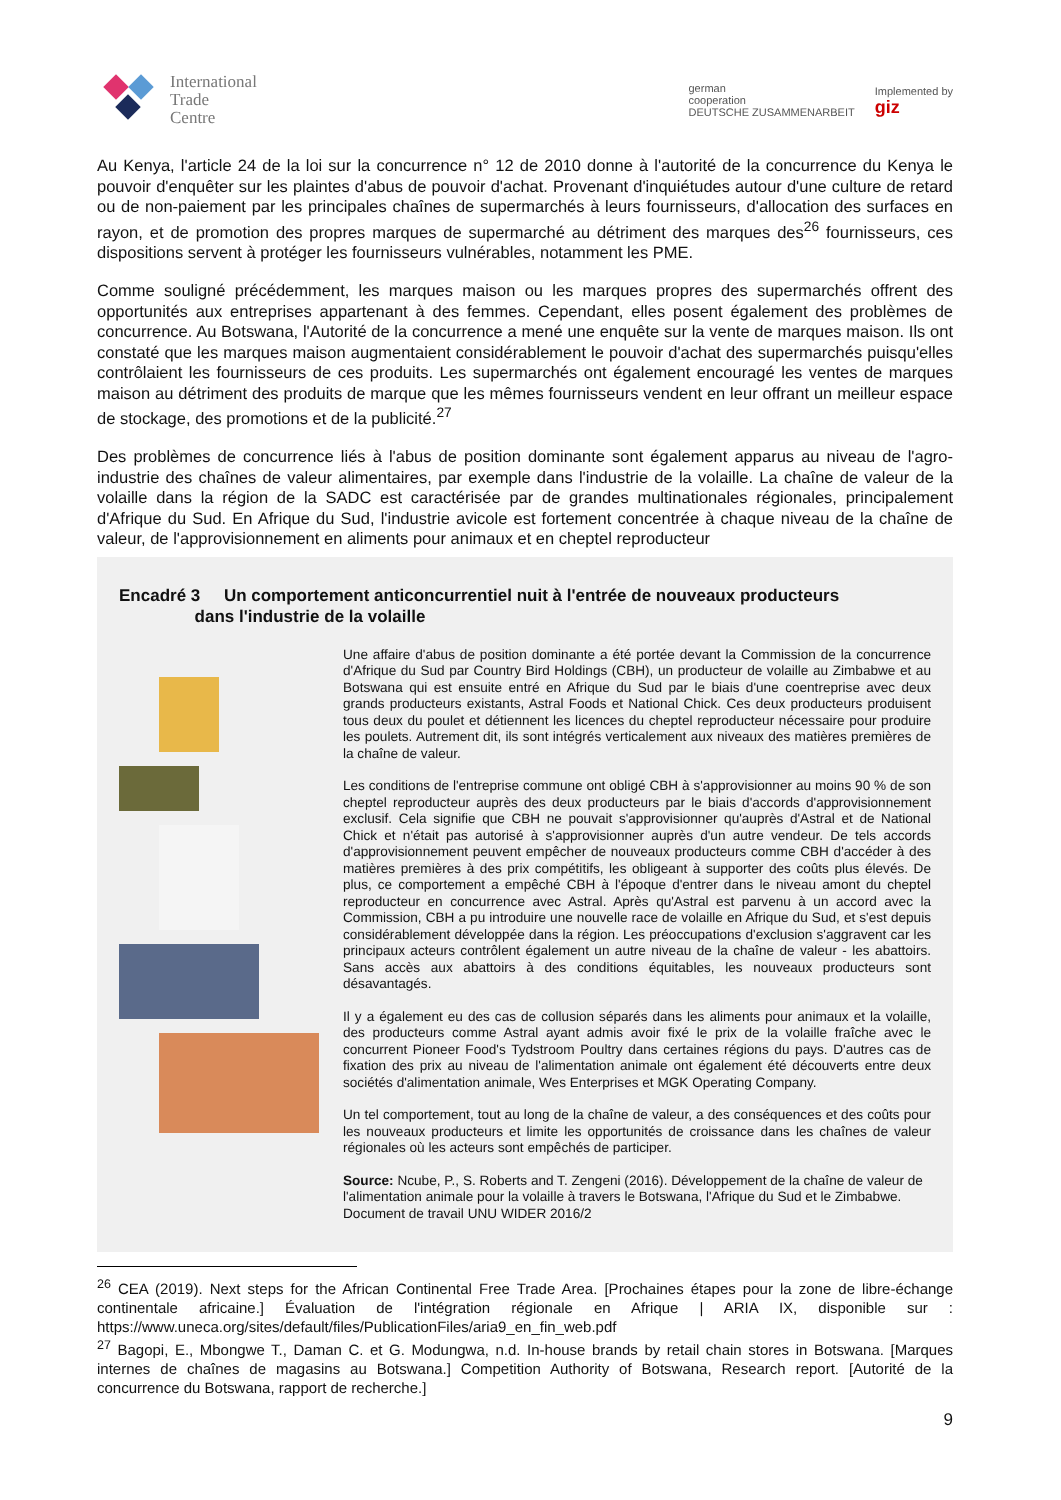International
Trade
Centre
german
cooperation
DEUTSCHE ZUSAMMENARBEIT
Implemented by
giz
Au Kenya, l'article 24 de la loi sur la concurrence n° 12 de 2010 donne à l'autorité de la concurrence du Kenya le pouvoir d'enquêter sur les plaintes d'abus de pouvoir d'achat. Provenant d'inquiétudes autour d'une culture de retard ou de non-paiement par les principales chaînes de supermarchés à leurs fournisseurs, d'allocation des surfaces en rayon, et de promotion des propres marques de supermarché au détriment des marques des<sup>26</sup> fournisseurs, ces dispositions servent à protéger les fournisseurs vulnérables, notamment les PME.
Comme souligné précédemment, les marques maison ou les marques propres des supermarchés offrent des opportunités aux entreprises appartenant à des femmes. Cependant, elles posent également des problèmes de concurrence. Au Botswana, l'Autorité de la concurrence a mené une enquête sur la vente de marques maison. Ils ont constaté que les marques maison augmentaient considérablement le pouvoir d'achat des supermarchés puisqu'elles contrôlaient les fournisseurs de ces produits. Les supermarchés ont également encouragé les ventes de marques maison au détriment des produits de marque que les mêmes fournisseurs vendent en leur offrant un meilleur espace de stockage, des promotions et de la publicité.<sup>27</sup>
Des problèmes de concurrence liés à l'abus de position dominante sont également apparus au niveau de l'agro-industrie des chaînes de valeur alimentaires, par exemple dans l'industrie de la volaille. La chaîne de valeur de la volaille dans la région de la SADC est caractérisée par de grandes multinationales régionales, principalement d'Afrique du Sud. En Afrique du Sud, l'industrie avicole est fortement concentrée à chaque niveau de la chaîne de valeur, de l'approvisionnement en aliments pour animaux et en cheptel reproducteur
Encadré 3 Un comportement anticoncurrentiel nuit à l'entrée de nouveaux producteurs
dans l'industrie de la volaille
Une affaire d'abus de position dominante a été portée devant la Commission de la concurrence d'Afrique du Sud par Country Bird Holdings (CBH), un producteur de volaille au Zimbabwe et au Botswana qui est ensuite entré en Afrique du Sud par le biais d'une coentreprise avec deux grands producteurs existants, Astral Foods et National Chick. Ces deux producteurs produisent tous deux du poulet et détiennent les licences du cheptel reproducteur nécessaire pour produire les poulets. Autrement dit, ils sont intégrés verticalement aux niveaux des matières premières de la chaîne de valeur.
Les conditions de l'entreprise commune ont obligé CBH à s'approvisionner au moins 90 % de son cheptel reproducteur auprès des deux producteurs par le biais d'accords d'approvisionnement exclusif. Cela signifie que CBH ne pouvait s'approvisionner qu'auprès d'Astral et de National Chick et n'était pas autorisé à s'approvisionner auprès d'un autre vendeur. De tels accords d'approvisionnement peuvent empêcher de nouveaux producteurs comme CBH d'accéder à des matières premières à des prix compétitifs, les obligeant à supporter des coûts plus élevés. De plus, ce comportement a empêché CBH à l'époque d'entrer dans le niveau amont du cheptel reproducteur en concurrence avec Astral. Après qu'Astral est parvenu à un accord avec la Commission, CBH a pu introduire une nouvelle race de volaille en Afrique du Sud, et s'est depuis considérablement développée dans la région. Les préoccupations d'exclusion s'aggravent car les principaux acteurs contrôlent également un autre niveau de la chaîne de valeur - les abattoirs. Sans accès aux abattoirs à des conditions équitables, les nouveaux producteurs sont désavantagés.
Il y a également eu des cas de collusion séparés dans les aliments pour animaux et la volaille, des producteurs comme Astral ayant admis avoir fixé le prix de la volaille fraîche avec le concurrent Pioneer Food's Tydstroom Poultry dans certaines régions du pays. D'autres cas de fixation des prix au niveau de l'alimentation animale ont également été découverts entre deux sociétés d'alimentation animale, Wes Enterprises et MGK Operating Company.
Un tel comportement, tout au long de la chaîne de valeur, a des conséquences et des coûts pour les nouveaux producteurs et limite les opportunités de croissance dans les chaînes de valeur régionales où les acteurs sont empêchés de participer.
Source: Ncube, P., S. Roberts and T. Zengeni (2016). Développement de la chaîne de valeur de l'alimentation animale pour la volaille à travers le Botswana, l'Afrique du Sud et le Zimbabwe. Document de travail UNU WIDER 2016/2
<sup>26</sup> CEA (2019). Next steps for the African Continental Free Trade Area. [Prochaines étapes pour la zone de libre-échange continentale africaine.] Évaluation de l'intégration régionale en Afrique | ARIA IX, disponible sur : https://www.uneca.org/sites/default/files/PublicationFiles/aria9_en_fin_web.pdf
<sup>27</sup> Bagopi, E., Mbongwe T., Daman C. et G. Modungwa, n.d. In-house brands by retail chain stores in Botswana. [Marques internes de chaînes de magasins au Botswana.] Competition Authority of Botswana, Research report. [Autorité de la concurrence du Botswana, rapport de recherche.]
9